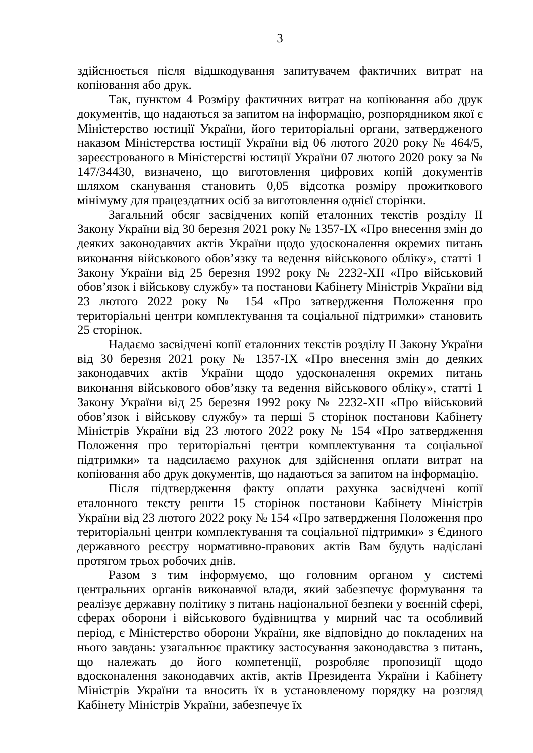3
здійснюється після відшкодування запитувачем фактичних витрат на копіювання або друк.
Так, пунктом 4 Розміру фактичних витрат на копіювання або друк документів, що надаються за запитом на інформацію, розпорядником якої є Міністерство юстиції України, його територіальні органи, затвердженого наказом Міністерства юстиції України від 06 лютого 2020 року № 464/5, зареєстрованого в Міністерстві юстиції України 07 лютого 2020 року за № 147/34430, визначено, що виготовлення цифрових копій документів шляхом сканування становить 0,05 відсотка розміру прожиткового мінімуму для працездатних осіб за виготовлення однієї сторінки.
Загальний обсяг засвідчених копій еталонних текстів розділу ІІ Закону України від 30 березня 2021 року № 1357-IX «Про внесення змін до деяких законодавчих актів України щодо удосконалення окремих питань виконання військового обов’язку та ведення військового обліку», статті 1 Закону України від 25 березня 1992 року № 2232-XII «Про військовий обов’язок і військову службу» та постанови Кабінету Міністрів України від 23 лютого 2022 року № 154 «Про затвердження Положення про територіальні центри комплектування та соціальної підтримки» становить 25 сторінок.
Надаємо засвідчені копії еталонних текстів розділу ІІ Закону України від 30 березня 2021 року № 1357-IX «Про внесення змін до деяких законодавчих актів України щодо удосконалення окремих питань виконання військового обов’язку та ведення військового обліку», статті 1 Закону України від 25 березня 1992 року № 2232-XII «Про військовий обов’язок і військову службу» та перші 5 сторінок постанови Кабінету Міністрів України від 23 лютого 2022 року № 154 «Про затвердження Положення про територіальні центри комплектування та соціальної підтримки» та надсилаємо рахунок для здійснення оплати витрат на копіювання або друк документів, що надаються за запитом на інформацію.
Після підтвердження факту оплати рахунка засвідчені копії еталонного тексту решти 15 сторінок постанови Кабінету Міністрів України від 23 лютого 2022 року № 154 «Про затвердження Положення про територіальні центри комплектування та соціальної підтримки» з Єдиного державного реєстру нормативно-правових актів Вам будуть надіслані протягом трьох робочих днів.
Разом з тим інформуємо, що головним органом у системі центральних органів виконавчої влади, який забезпечує формування та реалізує державну політику з питань національної безпеки у воєнній сфері, сферах оборони і військового будівництва у мирний час та особливий період, є Міністерство оборони України, яке відповідно до покладених на нього завдань: узагальнює практику застосування законодавства з питань, що належать до його компетенції, розробляє пропозиції щодо вдосконалення законодавчих актів, актів Президента України і Кабінету Міністрів України та вносить їх в установленому порядку на розгляд Кабінету Міністрів України, забезпечує їх